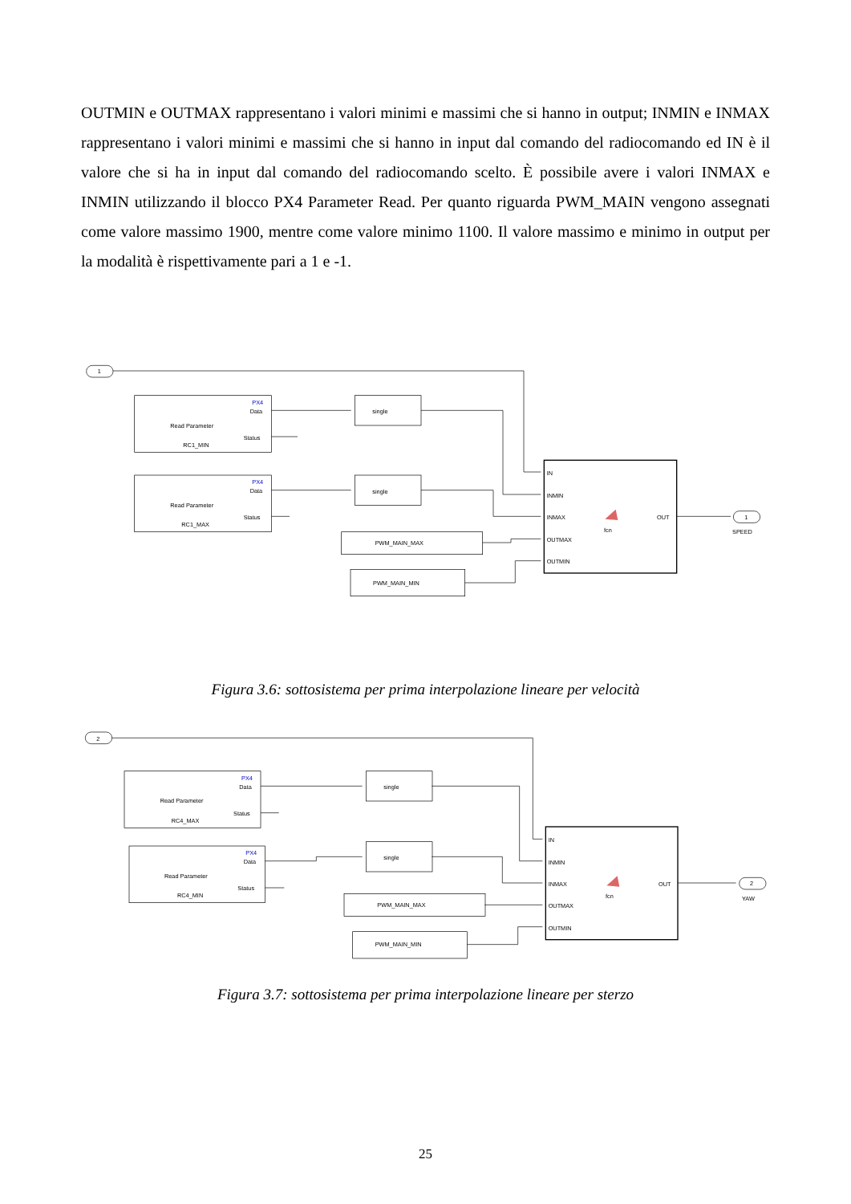OUTMIN e OUTMAX rappresentano i valori minimi e massimi che si hanno in output; INMIN e INMAX rappresentano i valori minimi e massimi che si hanno in input dal comando del radiocomando ed IN è il valore che si ha in input dal comando del radiocomando scelto. È possibile avere i valori INMAX e INMIN utilizzando il blocco PX4 Parameter Read. Per quanto riguarda PWM_MAIN vengono assegnati come valore massimo 1900, mentre come valore minimo 1100. Il valore massimo e minimo in output per la modalità è rispettivamente pari a 1 e -1.
1
PX4
Data
Read Parameter
Status
RC1_MIN
PX4
Data
Read Parameter
Status
RC1_MAX
single
single
PWM_MAIN_MAX
PWM_MAIN_MIN
IN
INMIN
INMAX
OUTMAX
OUTMIN
OUT
fcn
1
SPEED
Figura 3.6: sottosistema per prima interpolazione lineare per velocità
2
PX4
Data
Read Parameter
Status
RC4_MAX
PX4
Data
Read Parameter
Status
RC4_MIN
single
single
PWM_MAIN_MAX
PWM_MAIN_MIN
IN
INMIN
INMAX
OUTMAX
OUTMIN
OUT
fcn
2
YAW
Figura 3.7: sottosistema per prima interpolazione lineare per sterzo
25